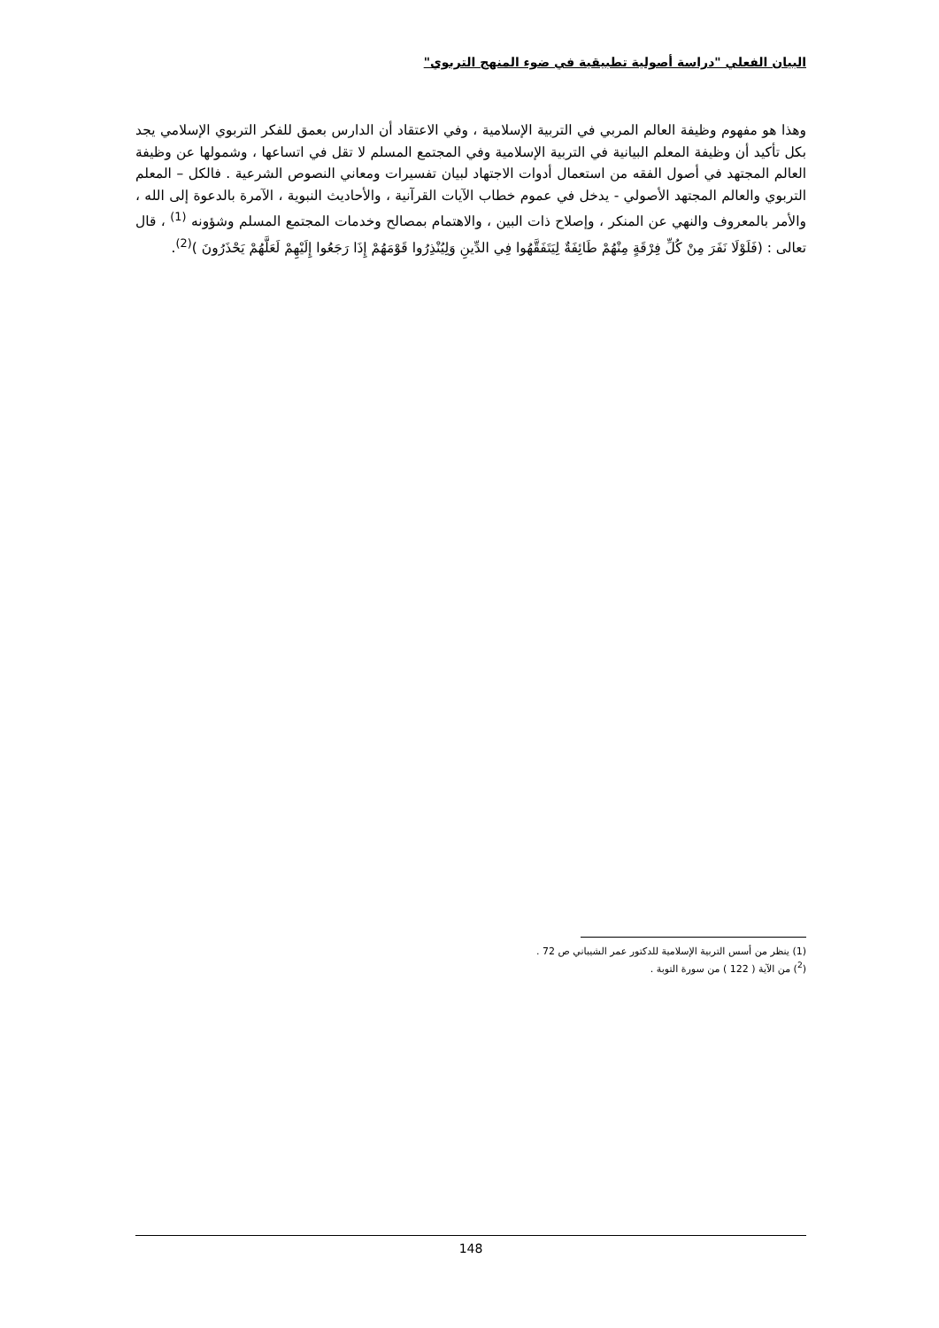البيان الفعلي "دراسة أصولية تطبيقية في ضوء المنهج التربوي"
وهذا هو مفهوم وظيفة العالم المربي في التربية الإسلامية ، وفي الاعتقاد أن الدارس بعمق للفكر التربوي الإسلامي يجد بكل تأكيد أن وظيفة المعلم البيانية في التربية الإسلامية وفي المجتمع المسلم لا تقل في اتساعها ، وشمولها عن وظيفة العالم المجتهد في أصول الفقه من استعمال أدوات الاجتهاد لبيان تفسيرات ومعاني النصوص الشرعية . فالكل – المعلم التربوي والعالم المجتهد الأصولي - يدخل في عموم خطاب الآيات القرآنية ، والأحاديث النبوية ، الآمرة بالدعوة إلى الله ، والأمر بالمعروف والنهي عن المنكر ، وإصلاح ذات البين ، والاهتمام بمصالح وخدمات المجتمع المسلم وشؤونه <sup>(1)</sup> ، قال تعالى : (فَلَوْلَا نَفَرَ مِنْ كُلِّ فِرْقَةٍ مِنْهُمْ طَائِفَةٌ لِيَتَفَقَّهُوا فِي الدِّينِ وَلِيُنْذِرُوا قَوْمَهُمْ إِذَا رَجَعُوا إِلَيْهِمْ لَعَلَّهُمْ يَحْذَرُونَ )<sup>(2)</sup>.
(1) ينظر من أسس التربية الإسلامية للدكتور عمر الشيباني ص 72 .
(<sup>2</sup>) من الآية ( 122 ) من سورة التوبة .
148